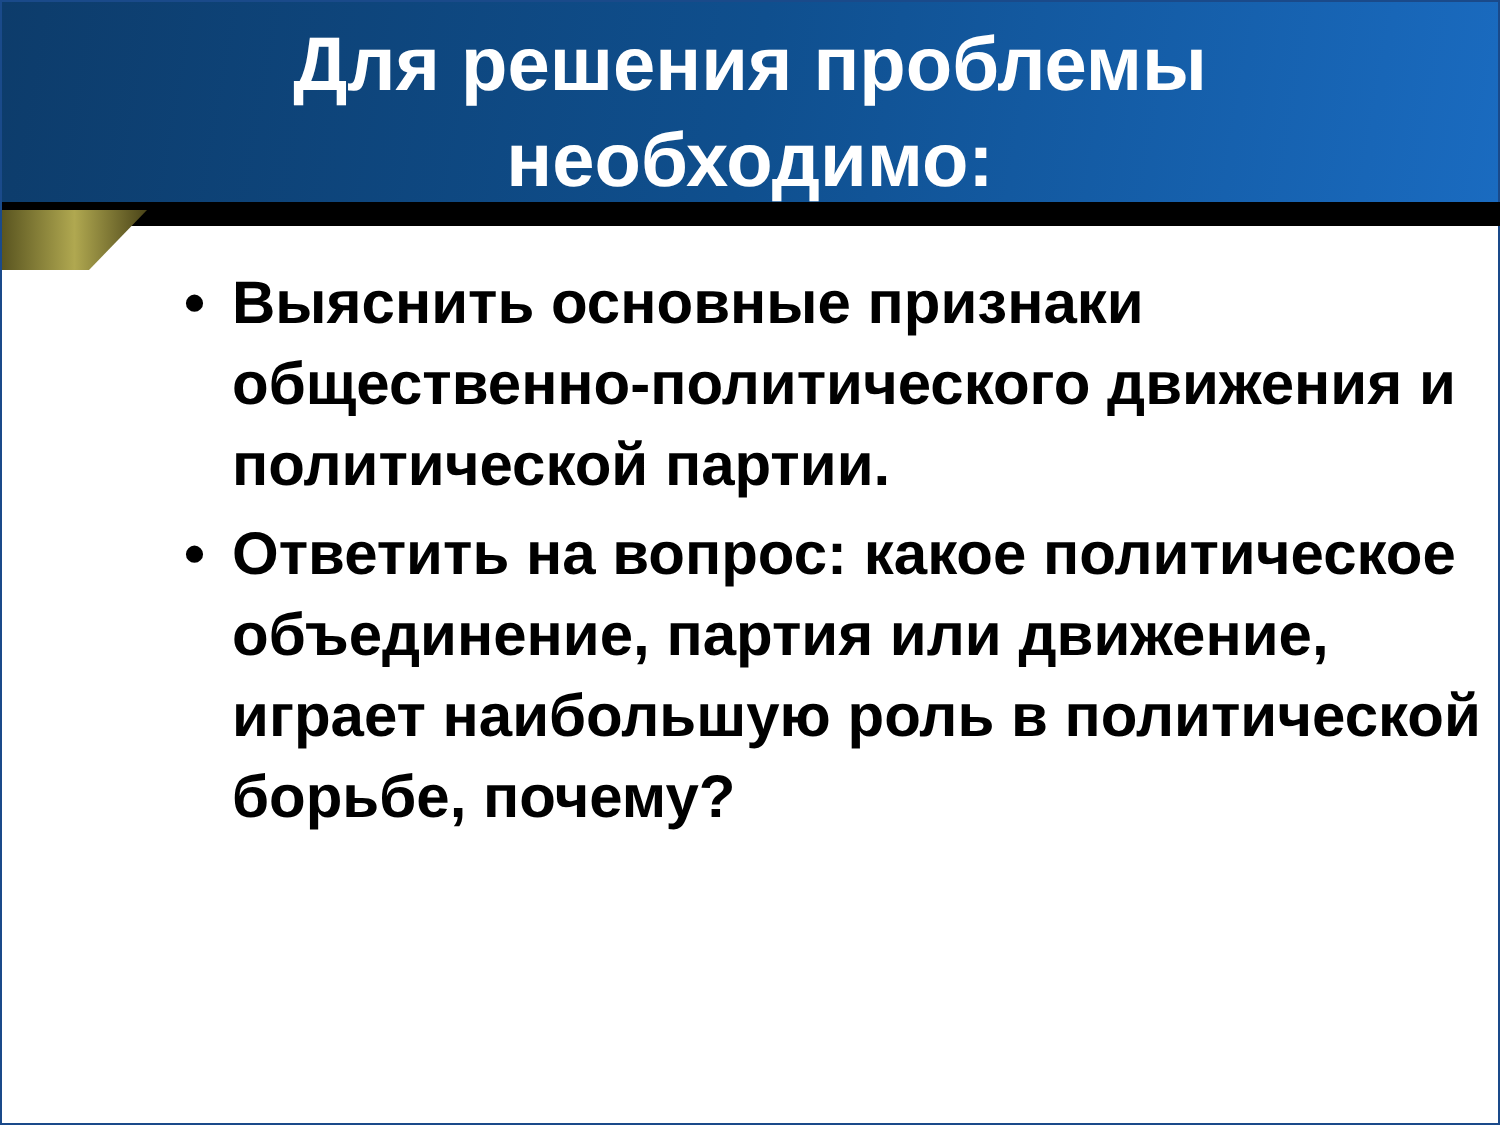Для решения проблемы
необходимо:
• Выяснить основные признаки общественно-политического движения и политической партии.
• Ответить на вопрос: какое политическое объединение, партия или движение, играет наибольшую роль в политической борьбе, почему?